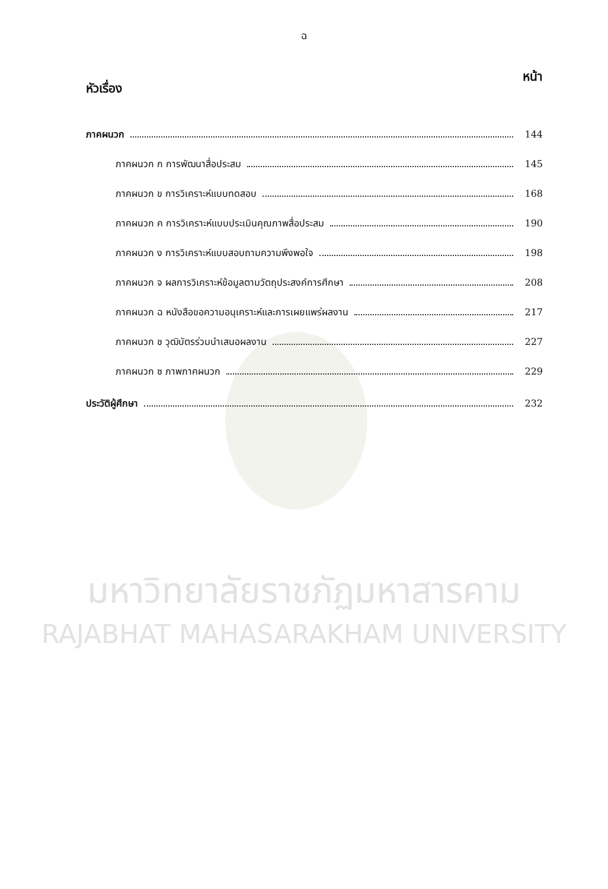ฉ
หัวเรื่อง หน้า
ภาคผนวก 144
ภาคผนวก ก การพัฒนาสื่อประสม 145
ภาคผนวก ข การวิเคราะห์แบบทดสอบ 168
ภาคผนวก ค การวิเคราะห์แบบประเมินคุณภาพสื่อประสม 190
ภาคผนวก ง การวิเคราะห์แบบสอบถามความพึงพอใจ 198
ภาคผนวก จ ผลการวิเคราะห์ข้อมูลตามวัตถุประสงค์การศึกษา 208
ภาคผนวก ฉ หนังสือขอความอนุเคราะห์และการเผยแพร่ผลงาน 217
ภาคผนวก ช วุฒิบัตรร่วมนำเสนอผลงาน 227
ภาคผนวก ซ ภาพภาคผนวก 229
ประวัติผู้ศึกษา 232
มหาวิทยาลัยราชภัฏมหาสารคาม
RAJABHAT MAHASARAKHAM UNIVERSITY